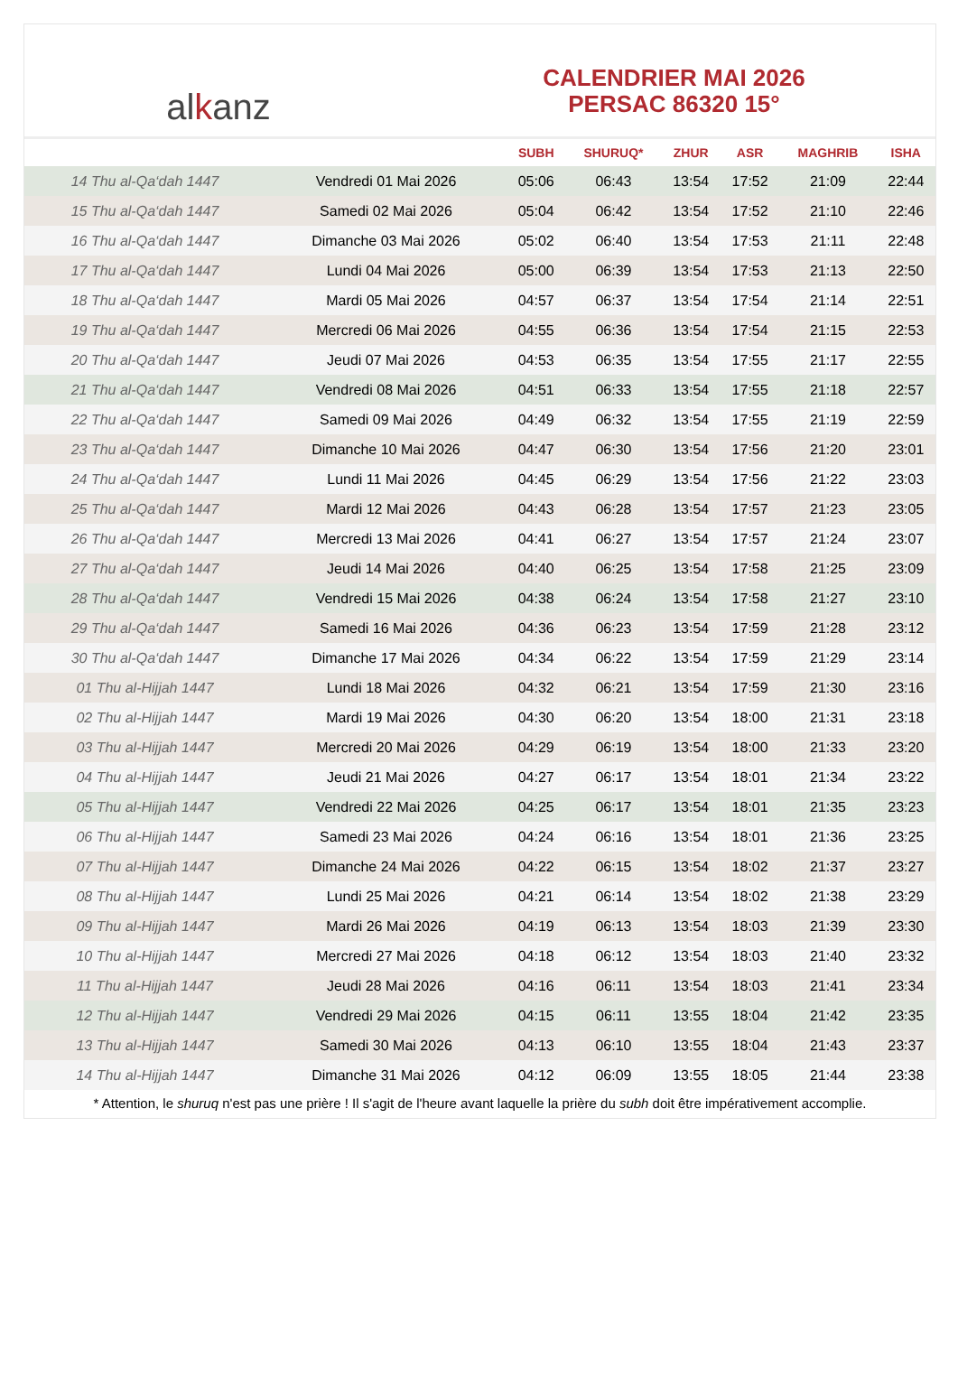alkanz
CALENDRIER MAI 2026
PERSAC 86320 15°
| | | SUBH | SHURUQ* | ZHUR | ASR | MAGHRIB | ISHA |
| --- | --- | --- | --- | --- | --- | --- | --- |
| 14 Thu al-Qa‘dah 1447 | Vendredi 01 Mai 2026 | 05:06 | 06:43 | 13:54 | 17:52 | 21:09 | 22:44 |
| 15 Thu al-Qa‘dah 1447 | Samedi 02 Mai 2026 | 05:04 | 06:42 | 13:54 | 17:52 | 21:10 | 22:46 |
| 16 Thu al-Qa‘dah 1447 | Dimanche 03 Mai 2026 | 05:02 | 06:40 | 13:54 | 17:53 | 21:11 | 22:48 |
| 17 Thu al-Qa‘dah 1447 | Lundi 04 Mai 2026 | 05:00 | 06:39 | 13:54 | 17:53 | 21:13 | 22:50 |
| 18 Thu al-Qa‘dah 1447 | Mardi 05 Mai 2026 | 04:57 | 06:37 | 13:54 | 17:54 | 21:14 | 22:51 |
| 19 Thu al-Qa‘dah 1447 | Mercredi 06 Mai 2026 | 04:55 | 06:36 | 13:54 | 17:54 | 21:15 | 22:53 |
| 20 Thu al-Qa‘dah 1447 | Jeudi 07 Mai 2026 | 04:53 | 06:35 | 13:54 | 17:55 | 21:17 | 22:55 |
| 21 Thu al-Qa‘dah 1447 | Vendredi 08 Mai 2026 | 04:51 | 06:33 | 13:54 | 17:55 | 21:18 | 22:57 |
| 22 Thu al-Qa‘dah 1447 | Samedi 09 Mai 2026 | 04:49 | 06:32 | 13:54 | 17:55 | 21:19 | 22:59 |
| 23 Thu al-Qa‘dah 1447 | Dimanche 10 Mai 2026 | 04:47 | 06:30 | 13:54 | 17:56 | 21:20 | 23:01 |
| 24 Thu al-Qa‘dah 1447 | Lundi 11 Mai 2026 | 04:45 | 06:29 | 13:54 | 17:56 | 21:22 | 23:03 |
| 25 Thu al-Qa‘dah 1447 | Mardi 12 Mai 2026 | 04:43 | 06:28 | 13:54 | 17:57 | 21:23 | 23:05 |
| 26 Thu al-Qa‘dah 1447 | Mercredi 13 Mai 2026 | 04:41 | 06:27 | 13:54 | 17:57 | 21:24 | 23:07 |
| 27 Thu al-Qa‘dah 1447 | Jeudi 14 Mai 2026 | 04:40 | 06:25 | 13:54 | 17:58 | 21:25 | 23:09 |
| 28 Thu al-Qa‘dah 1447 | Vendredi 15 Mai 2026 | 04:38 | 06:24 | 13:54 | 17:58 | 21:27 | 23:10 |
| 29 Thu al-Qa‘dah 1447 | Samedi 16 Mai 2026 | 04:36 | 06:23 | 13:54 | 17:59 | 21:28 | 23:12 |
| 30 Thu al-Qa‘dah 1447 | Dimanche 17 Mai 2026 | 04:34 | 06:22 | 13:54 | 17:59 | 21:29 | 23:14 |
| 01 Thu al-Hijjah 1447 | Lundi 18 Mai 2026 | 04:32 | 06:21 | 13:54 | 17:59 | 21:30 | 23:16 |
| 02 Thu al-Hijjah 1447 | Mardi 19 Mai 2026 | 04:30 | 06:20 | 13:54 | 18:00 | 21:31 | 23:18 |
| 03 Thu al-Hijjah 1447 | Mercredi 20 Mai 2026 | 04:29 | 06:19 | 13:54 | 18:00 | 21:33 | 23:20 |
| 04 Thu al-Hijjah 1447 | Jeudi 21 Mai 2026 | 04:27 | 06:17 | 13:54 | 18:01 | 21:34 | 23:22 |
| 05 Thu al-Hijjah 1447 | Vendredi 22 Mai 2026 | 04:25 | 06:17 | 13:54 | 18:01 | 21:35 | 23:23 |
| 06 Thu al-Hijjah 1447 | Samedi 23 Mai 2026 | 04:24 | 06:16 | 13:54 | 18:01 | 21:36 | 23:25 |
| 07 Thu al-Hijjah 1447 | Dimanche 24 Mai 2026 | 04:22 | 06:15 | 13:54 | 18:02 | 21:37 | 23:27 |
| 08 Thu al-Hijjah 1447 | Lundi 25 Mai 2026 | 04:21 | 06:14 | 13:54 | 18:02 | 21:38 | 23:29 |
| 09 Thu al-Hijjah 1447 | Mardi 26 Mai 2026 | 04:19 | 06:13 | 13:54 | 18:03 | 21:39 | 23:30 |
| 10 Thu al-Hijjah 1447 | Mercredi 27 Mai 2026 | 04:18 | 06:12 | 13:54 | 18:03 | 21:40 | 23:32 |
| 11 Thu al-Hijjah 1447 | Jeudi 28 Mai 2026 | 04:16 | 06:11 | 13:54 | 18:03 | 21:41 | 23:34 |
| 12 Thu al-Hijjah 1447 | Vendredi 29 Mai 2026 | 04:15 | 06:11 | 13:55 | 18:04 | 21:42 | 23:35 |
| 13 Thu al-Hijjah 1447 | Samedi 30 Mai 2026 | 04:13 | 06:10 | 13:55 | 18:04 | 21:43 | 23:37 |
| 14 Thu al-Hijjah 1447 | Dimanche 31 Mai 2026 | 04:12 | 06:09 | 13:55 | 18:05 | 21:44 | 23:38 |
* Attention, le shuruq n'est pas une prière ! Il s'agit de l'heure avant laquelle la prière du subh doit être impérativement accomplie.